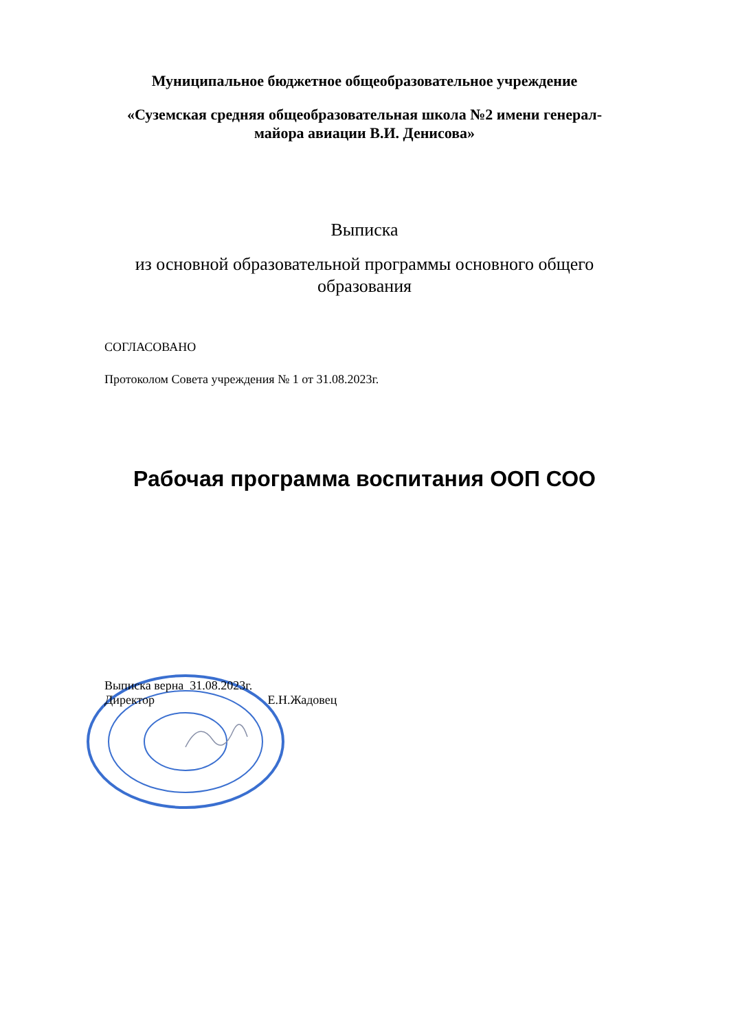Муниципальное бюджетное общеобразовательное учреждение
«Суземская средняя общеобразовательная школа №2 имени генерал-
майора авиации В.И. Денисова»
Выписка
из основной образовательной программы основного общего
образования
СОГЛАСОВАНО
Протоколом Совета учреждения № 1 от 31.08.2023г.
Рабочая программа воспитания ООП СОО
Выписка верна 31.08.2023г.
Директор Е.Н.Жадовец